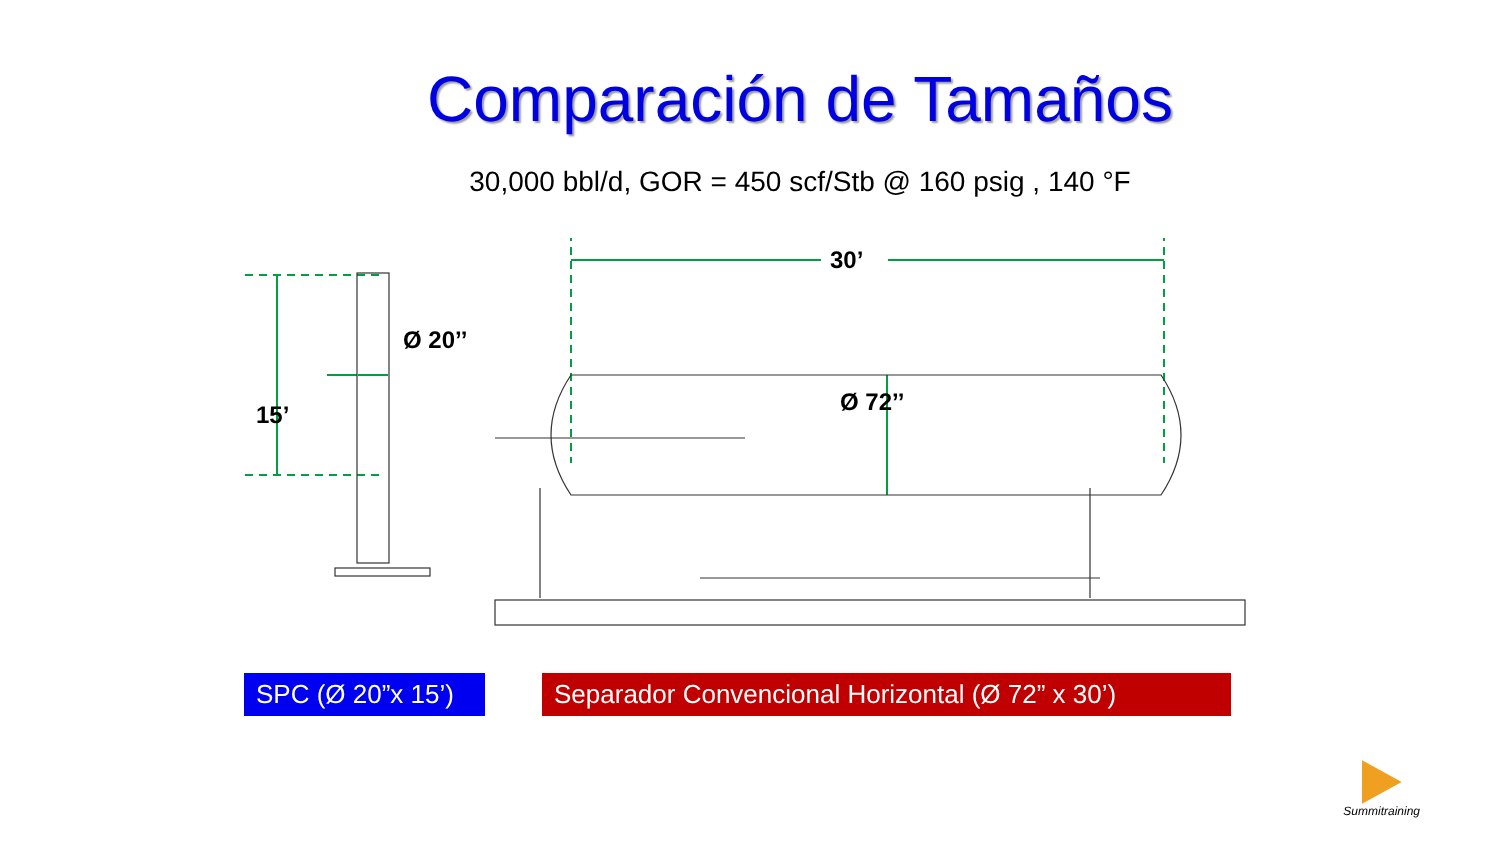Comparación de Tamaños
30,000 bbl/d, GOR = 450 scf/Stb @ 160 psig , 140 °F
15’
Ø 20’’
30’
Ø 72’’
SPC (Ø 20”x 15’)
Separador Convencional Horizontal (Ø 72” x 30’)
Summitraining